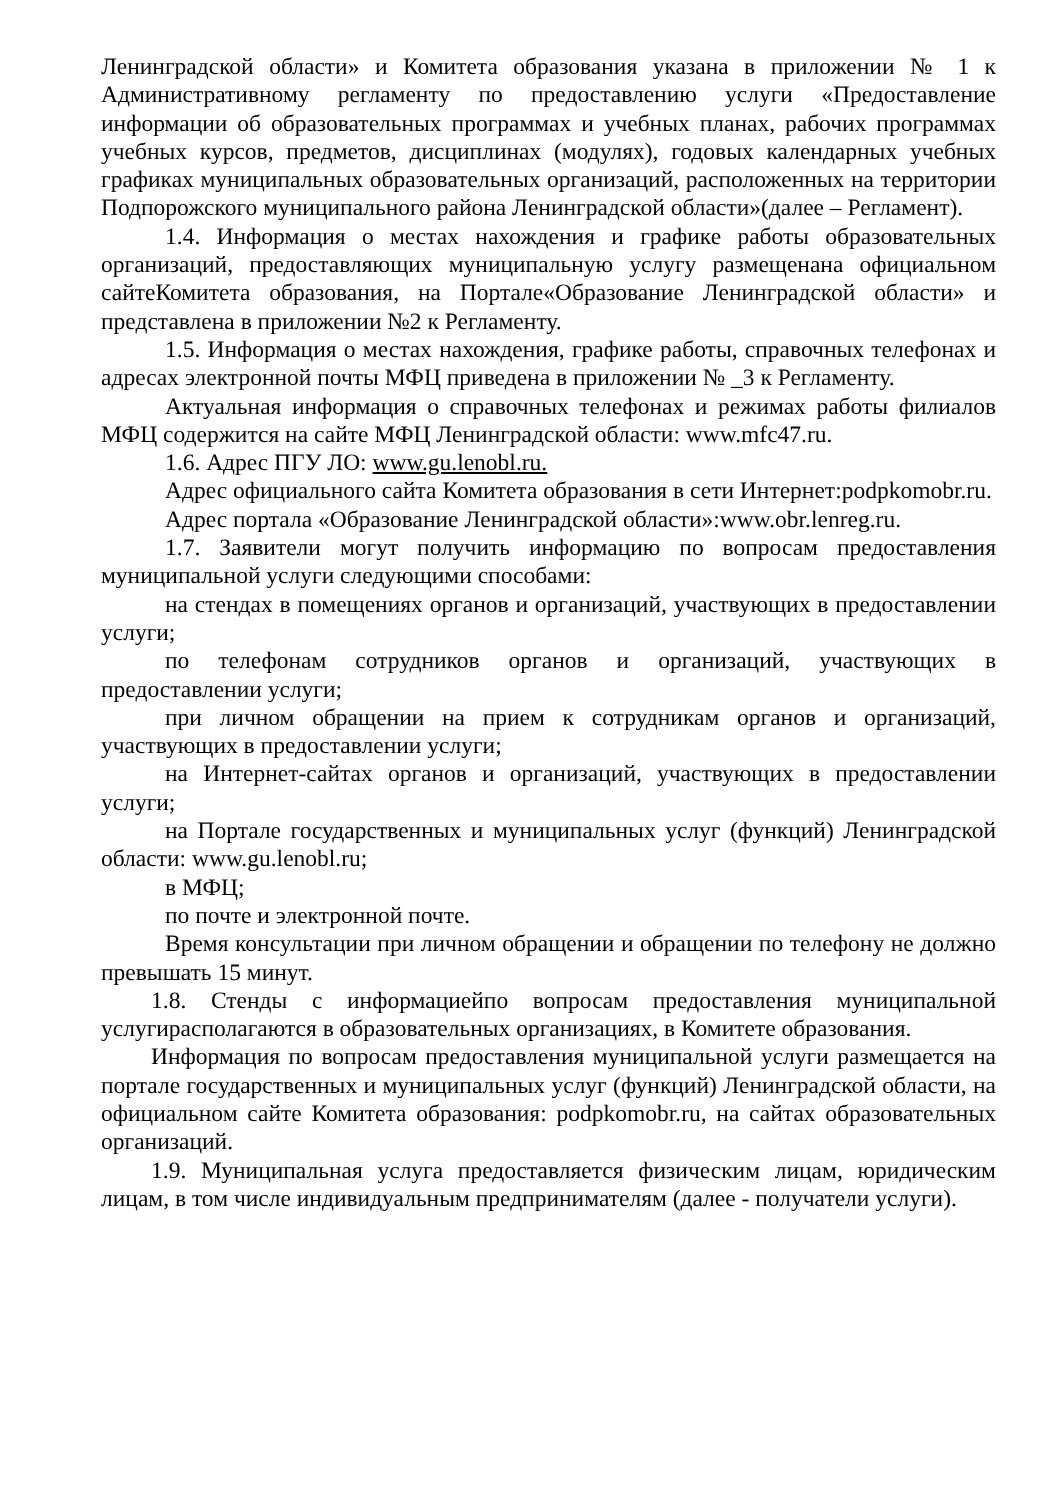Ленинградской области» и Комитета образования указана в приложении № 1 к Административному регламенту по предоставлению услуги «Предоставление информации об образовательных программах и учебных планах, рабочих программах учебных курсов, предметов, дисциплинах (модулях), годовых календарных учебных графиках муниципальных образовательных организаций, расположенных на территории Подпорожского муниципального района Ленинградской области»(далее – Регламент).
1.4. Информация о местах нахождения и графике работы образовательных организаций, предоставляющих муниципальную услугу размещенана официальном сайтеКомитета образования, на Портале«Образование Ленинградской области» и представлена в приложении №2 к Регламенту.
1.5. Информация о местах нахождения, графике работы, справочных телефонах и адресах электронной почты МФЦ приведена в приложении № _3 к Регламенту.
Актуальная информация о справочных телефонах и режимах работы филиалов МФЦ содержится на сайте МФЦ Ленинградской области: www.mfc47.ru.
1.6. Адрес ПГУ ЛО: www.gu.lenobl.ru.
Адрес официального сайта Комитета образования в сети Интернет:podpkomobr.ru.
Адрес портала «Образование Ленинградской области»:www.obr.lenreg.ru.
1.7. Заявители могут получить информацию по вопросам предоставления муниципальной услуги следующими способами:
на стендах в помещениях органов и организаций, участвующих в предоставлении услуги;
по телефонам сотрудников органов и организаций, участвующих в предоставлении услуги;
при личном обращении на прием к сотрудникам органов и организаций, участвующих в предоставлении услуги;
на Интернет-сайтах органов и организаций, участвующих в предоставлении услуги;
на Портале государственных и муниципальных услуг (функций) Ленинградской области: www.gu.lenobl.ru;
в МФЦ;
по почте и электронной почте.
Время консультации при личном обращении и обращении по телефону не должно превышать 15 минут.
1.8. Стенды с информациейпо вопросам предоставления муниципальной услугирасполагаются в образовательных организациях, в Комитете образования.
Информация по вопросам предоставления муниципальной услуги размещается на портале государственных и муниципальных услуг (функций) Ленинградской области, на официальном сайте Комитета образования: podpkomobr.ru, на сайтах образовательных организаций.
1.9. Муниципальная услуга предоставляется физическим лицам, юридическим лицам, в том числе индивидуальным предпринимателям (далее - получатели услуги).